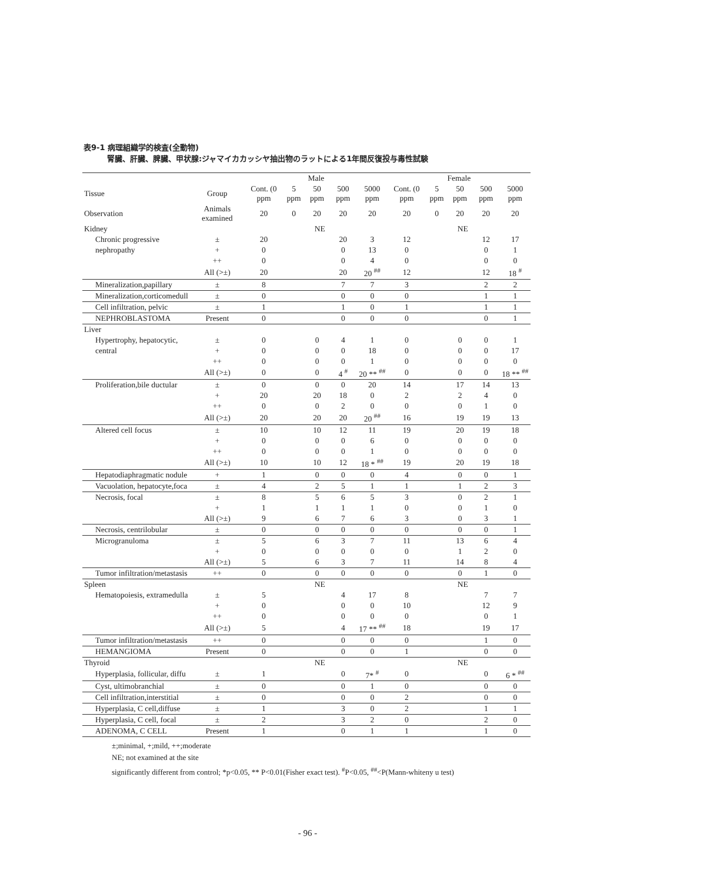表9-1 病理組織学的検査(全動物)
腎臓、肝臓、脾臓、甲状腺:ジャマイカカッシヤ抽出物のラットによる1年間反復投与毒性試験
| | | Male | | | | | Female | | | | |
| --- | --- | --- | --- | --- | --- | --- | --- | --- | --- | --- | --- |
| Tissue | Group | Cont. (0 ppm | 5 ppm | 50 ppm | 500 ppm | 5000 ppm | Cont. (0 ppm | 5 ppm | 50 ppm | 500 ppm | 5000 ppm |
| Observation | Animals examined | 20 | 0 | 20 | 20 | 20 | 20 | 0 | 20 | 20 | 20 |
| Kidney | | | NE | | | | | NE | | | |
| Chronic progressive | ± | 20 | | | 20 | 3 | 12 | | | 12 | 17 |
| nephropathy | + | 0 | | | 0 | 13 | 0 | | | 0 | 1 |
| | ++ | 0 | | | 0 | 4 | 0 | | | 0 | 0 |
| | All (>±) | 20 | | | 20 | 20 <sup>##</sup> | 12 | | | 12 | 18 <sup>#</sup> |
| Mineralization,papillary | ± | 8 | | | 7 | 7 | 3 | | | 2 | 2 |
| Mineralization,corticomedull | ± | 0 | | | 0 | 0 | 0 | | | 1 | 1 |
| Cell infiltration, pelvic | ± | 1 | | | 1 | 0 | 1 | | | 1 | 1 |
| NEPHROBLASTOMA | Present | 0 | | | 0 | 0 | 0 | | | 0 | 1 |
| Liver | | | | | | | | | | | |
| Hypertrophy, hepatocytic, | ± | 0 | | 0 | 4 | 1 | 0 | | 0 | 0 | 1 |
| central | + | 0 | | 0 | 0 | 18 | 0 | | 0 | 0 | 17 |
| | ++ | 0 | | 0 | 0 | 1 | 0 | | 0 | 0 | 0 |
| | All (>±) | 0 | | 0 | 4 <sup>#</sup> | 20 ** <sup>##</sup> | 0 | | 0 | 0 | 18 ** <sup>##</sup> |
| Proliferation,bile ductular | ± | 0 | | 0 | 0 | 20 | 14 | | 17 | 14 | 13 |
| | + | 20 | | 20 | 18 | 0 | 2 | | 2 | 4 | 0 |
| | ++ | 0 | | 0 | 2 | 0 | 0 | | 0 | 1 | 0 |
| | All (>±) | 20 | | 20 | 20 | 20 <sup>##</sup> | 16 | | 19 | 19 | 13 |
| Altered cell focus | ± | 10 | | 10 | 12 | 11 | 19 | | 20 | 19 | 18 |
| | + | 0 | | 0 | 0 | 6 | 0 | | 0 | 0 | 0 |
| | ++ | 0 | | 0 | 0 | 1 | 0 | | 0 | 0 | 0 |
| | All (>±) | 10 | | 10 | 12 | 18 * <sup>##</sup> | 19 | | 20 | 19 | 18 |
| Hepatodiaphragmatic nodule | + | 1 | | 0 | 0 | 0 | 4 | | 0 | 0 | 1 |
| Vacuolation, hepatocyte,foca | ± | 4 | | 2 | 5 | 1 | 1 | | 1 | 2 | 3 |
| Necrosis, focal | ± | 8 | | 5 | 6 | 5 | 3 | | 0 | 2 | 1 |
| | + | 1 | | 1 | 1 | 1 | 0 | | 0 | 1 | 0 |
| | All (>±) | 9 | | 6 | 7 | 6 | 3 | | 0 | 3 | 1 |
| Necrosis, centrilobular | ± | 0 | | 0 | 0 | 0 | 0 | | 0 | 0 | 1 |
| Microgranuloma | ± | 5 | | 6 | 3 | 7 | 11 | | 13 | 6 | 4 |
| | + | 0 | | 0 | 0 | 0 | 0 | | 1 | 2 | 0 |
| | All (>±) | 5 | | 6 | 3 | 7 | 11 | | 14 | 8 | 4 |
| Tumor infiltration/metastasis | ++ | 0 | | 0 | 0 | 0 | 0 | | 0 | 1 | 0 |
| Spleen | | | NE | | | | | NE | | | |
| Hematopoiesis, extramedulla | ± | 5 | | | 4 | 17 | 8 | | | 7 | 7 |
| | + | 0 | | | 0 | 0 | 10 | | | 12 | 9 |
| | ++ | 0 | | | 0 | 0 | 0 | | | 0 | 1 |
| | All (>±) | 5 | | | 4 | 17 ** <sup>##</sup> | 18 | | | 19 | 17 |
| Tumor infiltration/metastasis | ++ | 0 | | | 0 | 0 | 0 | | | 1 | 0 |
| HEMANGIOMA | Present | 0 | | | 0 | 0 | 1 | | | 0 | 0 |
| Thyroid | | | NE | | | | | NE | | | |
| Hyperplasia, follicular, diffu | ± | 1 | | | 0 | 7* <sup>#</sup> | 0 | | | 0 | 6 * <sup>##</sup> |
| Cyst, ultimobranchial | ± | 0 | | | 0 | 1 | 0 | | | 0 | 0 |
| Cell infiltration,interstitial | ± | 0 | | | 0 | 0 | 2 | | | 0 | 0 |
| Hyperplasia, C cell,diffuse | ± | 1 | | | 3 | 0 | 2 | | | 1 | 1 |
| Hyperplasia, C cell, focal | ± | 2 | | | 3 | 2 | 0 | | | 2 | 0 |
| ADENOMA, C CELL | Present | 1 | | | 0 | 1 | 1 | | | 1 | 0 |
±;minimal, +;mild, ++;moderate
NE; not examined at the site
significantly different from control; *p<0.05, ** P<0.01(Fisher exact test). <sup>#</sup>P<0.05, <sup>##</sup><P(Mann-whiteny u test)
- 96 -